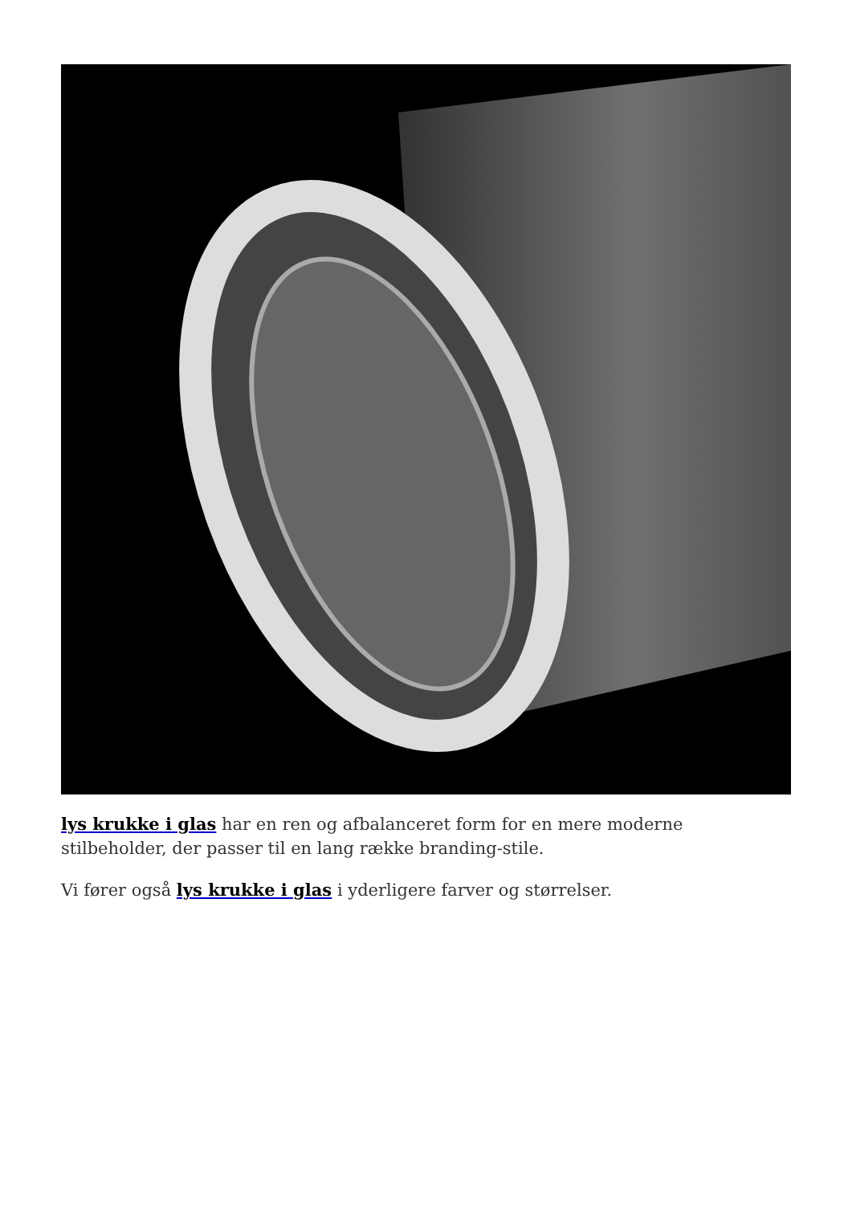lys krukke i glas har en ren og afbalanceret form for en mere moderne stilbeholder, der passer til en lang række branding-stile.
Vi fører også lys krukke i glas i yderligere farver og størrelser.